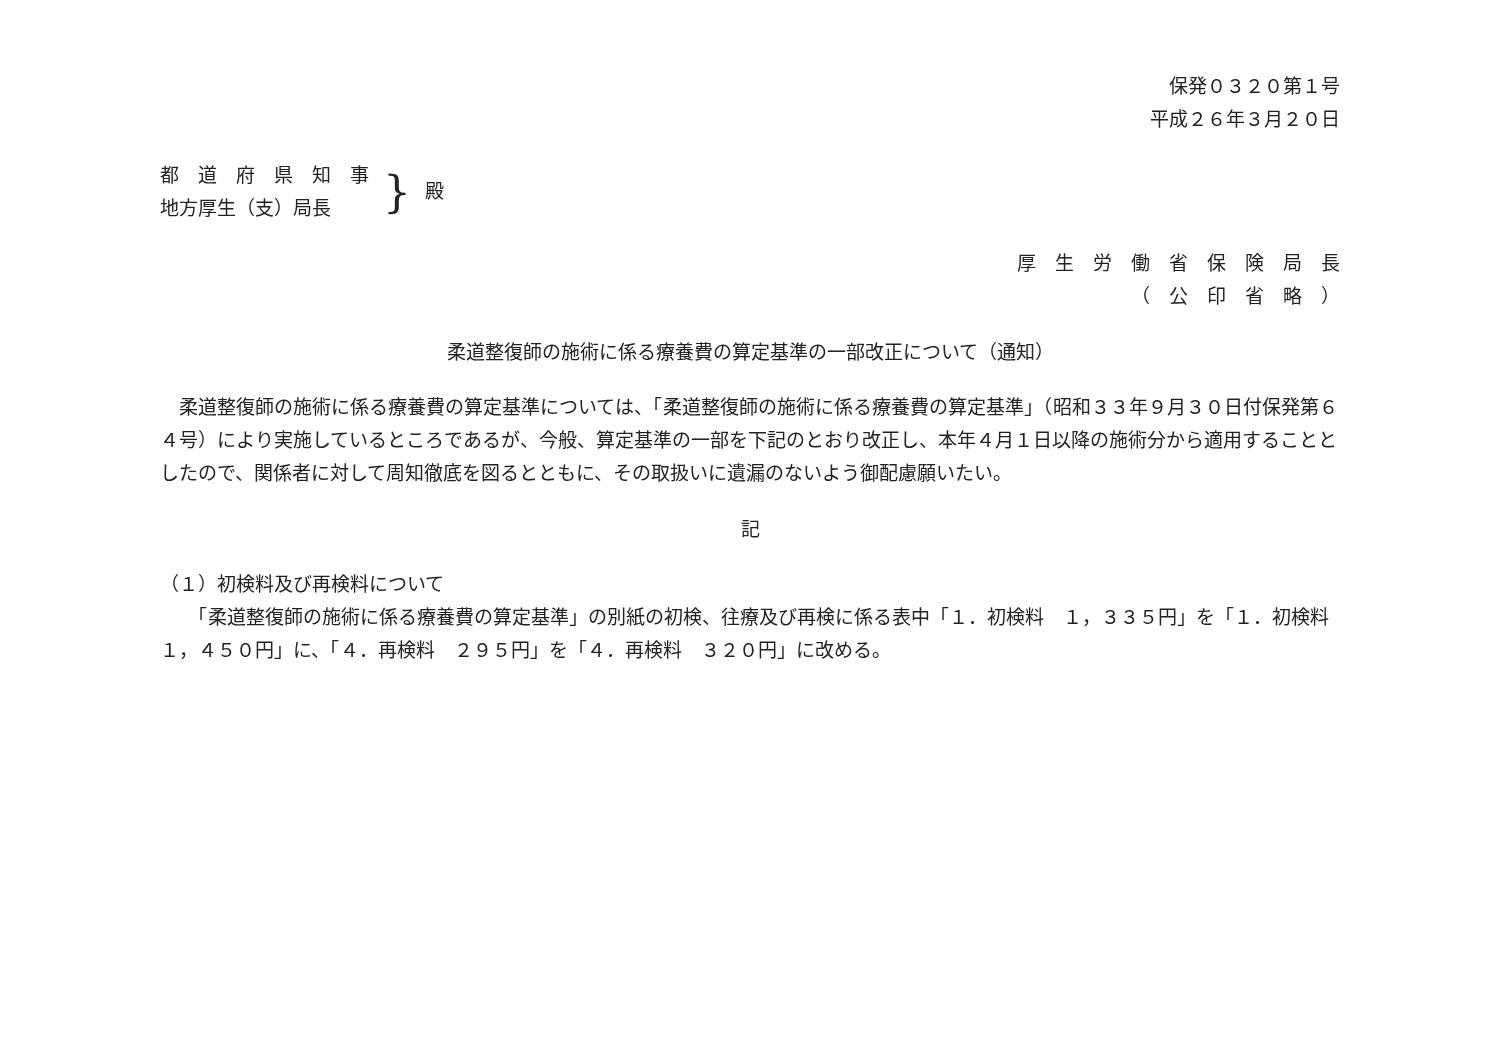保発０３２０第１号
平成２６年３月２０日
都　道　府　県　知　事
地方厚生（支）局長
} 殿
厚　生　労　働　省　保　険　局　長
（　公　印　省　略　）
柔道整復師の施術に係る療養費の算定基準の一部改正について（通知）
　柔道整復師の施術に係る療養費の算定基準については、「柔道整復師の施術に係る療養費の算定基準」（昭和３３年９月３０日付保発第６４号）により実施しているところであるが、今般、算定基準の一部を下記のとおり改正し、本年４月１日以降の施術分から適用することとしたので、関係者に対して周知徹底を図るとともに、その取扱いに遺漏のないよう御配慮願いたい。
記
（１）初検料及び再検料について
　　「柔道整復師の施術に係る療養費の算定基準」の別紙の初検、往療及び再検に係る表中「１．初検料　１，３３５円」を「１．初検料　１，４５０円」に、「４．再検料　２９５円」を「４．再検料　３２０円」に改める。